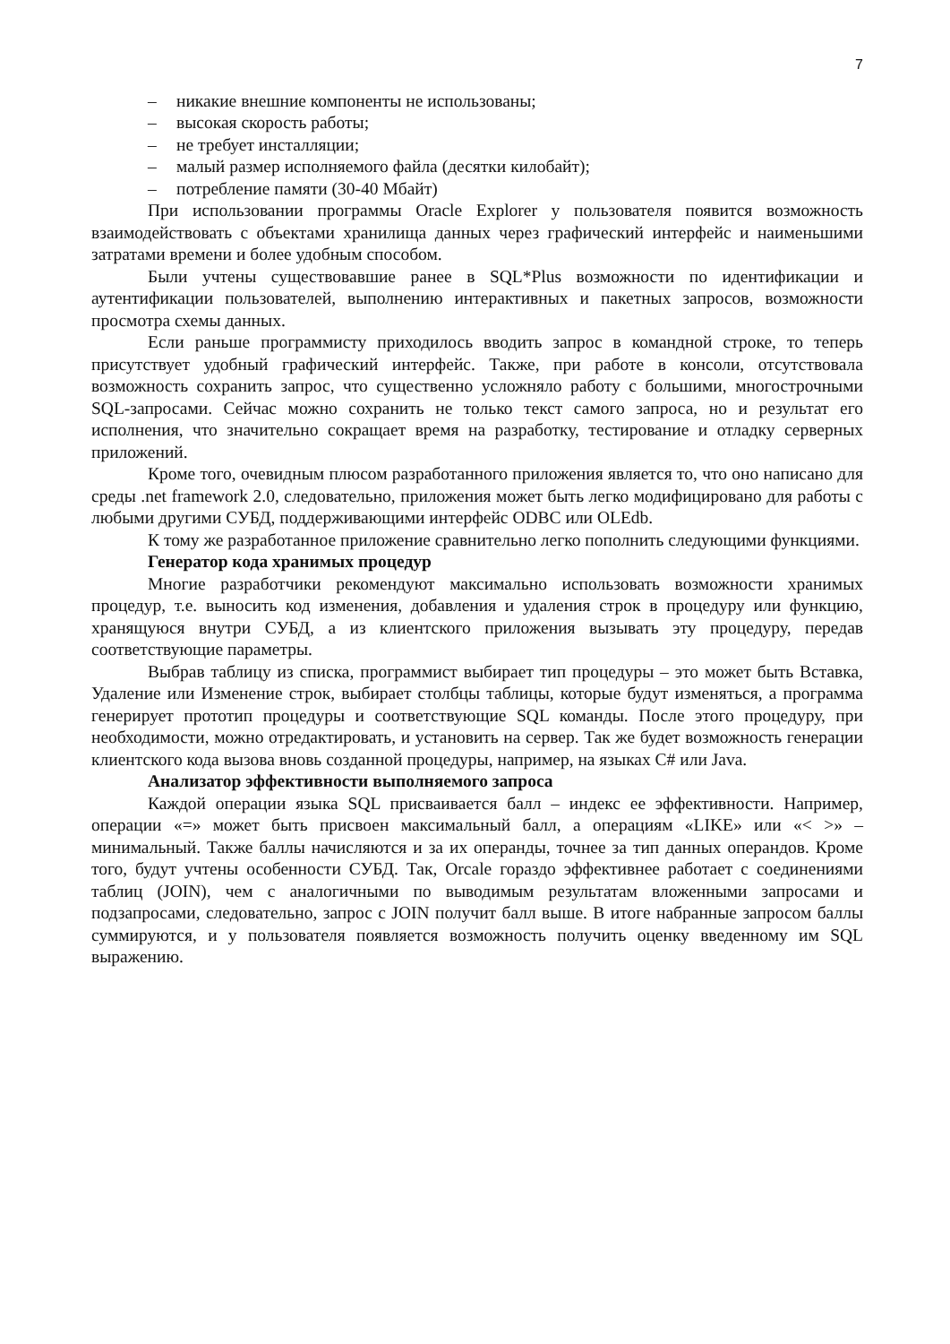7
– никакие внешние компоненты не использованы;
– высокая скорость работы;
– не требует инсталляции;
– малый размер исполняемого файла (десятки килобайт);
– потребление памяти (30-40 Мбайт)
При использовании программы Oracle Explorer у пользователя появится возможность взаимодействовать с объектами хранилища данных через графический интерфейс и наименьшими затратами времени и более удобным способом.
Были учтены существовавшие ранее в SQL*Plus возможности по идентификации и аутентификации пользователей, выполнению интерактивных и пакетных запросов, возможности просмотра схемы данных.
Если раньше программисту приходилось вводить запрос в командной строке, то теперь присутствует удобный графический интерфейс. Также, при работе в консоли, отсутствовала возможность сохранить запрос, что существенно усложняло работу с большими, многострочными SQL-запросами. Сейчас можно сохранить не только текст самого запроса, но и результат его исполнения, что значительно сокращает время на разработку, тестирование и отладку серверных приложений.
Кроме того, очевидным плюсом разработанного приложения является то, что оно написано для среды .net framework 2.0, следовательно, приложения может быть легко модифицировано для работы с любыми другими СУБД, поддерживающими интерфейс ODBC или OLEdb.
К тому же разработанное приложение сравнительно легко пополнить следующими функциями.
Генератор кода хранимых процедур
Многие разработчики рекомендуют максимально использовать возможности хранимых процедур, т.е. выносить код изменения, добавления и удаления строк в процедуру или функцию, хранящуюся внутри СУБД, а из клиентского приложения вызывать эту процедуру, передав соответствующие параметры.
Выбрав таблицу из списка, программист выбирает тип процедуры – это может быть Вставка, Удаление или Изменение строк, выбирает столбцы таблицы, которые будут изменяться, а программа генерирует прототип процедуры и соответствующие SQL команды. После этого процедуру, при необходимости, можно отредактировать, и установить на сервер. Так же будет возможность генерации клиентского кода вызова вновь созданной процедуры, например, на языках C# или Java.
Анализатор эффективности выполняемого запроса
Каждой операции языка SQL присваивается балл – индекс ее эффективности. Например, операции «=» может быть присвоен максимальный балл, а операциям «LIKE» или «< >» – минимальный. Также баллы начисляются и за их операнды, точнее за тип данных операндов. Кроме того, будут учтены особенности СУБД. Так, Orcale гораздо эффективнее работает с соединениями таблиц (JOIN), чем с аналогичными по выводимым результатам вложенными запросами и подзапросами, следовательно, запрос с JOIN получит балл выше. В итоге набранные запросом баллы суммируются, и у пользователя появляется возможность получить оценку введенному им SQL выражению.